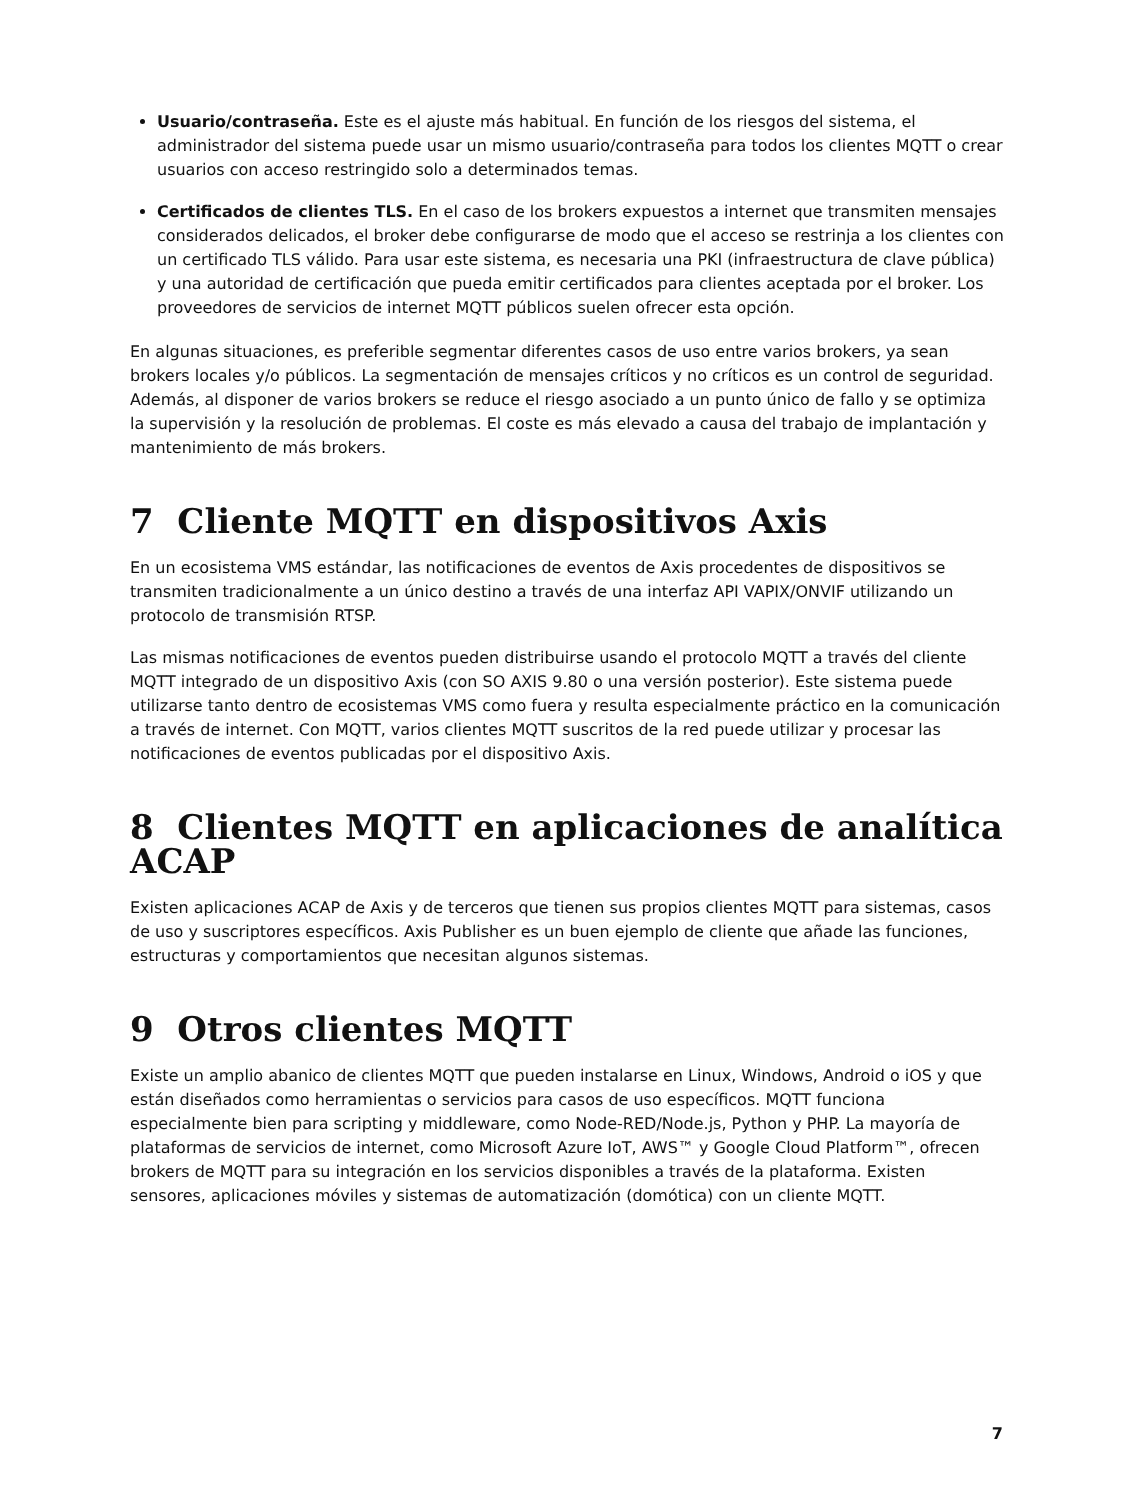Usuario/contraseña. Este es el ajuste más habitual. En función de los riesgos del sistema, el administrador del sistema puede usar un mismo usuario/contraseña para todos los clientes MQTT o crear usuarios con acceso restringido solo a determinados temas.
Certificados de clientes TLS. En el caso de los brokers expuestos a internet que transmiten mensajes considerados delicados, el broker debe configurarse de modo que el acceso se restrinja a los clientes con un certificado TLS válido. Para usar este sistema, es necesaria una PKI (infraestructura de clave pública) y una autoridad de certificación que pueda emitir certificados para clientes aceptada por el broker. Los proveedores de servicios de internet MQTT públicos suelen ofrecer esta opción.
En algunas situaciones, es preferible segmentar diferentes casos de uso entre varios brokers, ya sean brokers locales y/o públicos. La segmentación de mensajes críticos y no críticos es un control de seguridad. Además, al disponer de varios brokers se reduce el riesgo asociado a un punto único de fallo y se optimiza la supervisión y la resolución de problemas. El coste es más elevado a causa del trabajo de implantación y mantenimiento de más brokers.
7 Cliente MQTT en dispositivos Axis
En un ecosistema VMS estándar, las notificaciones de eventos de Axis procedentes de dispositivos se transmiten tradicionalmente a un único destino a través de una interfaz API VAPIX/ONVIF utilizando un protocolo de transmisión RTSP.
Las mismas notificaciones de eventos pueden distribuirse usando el protocolo MQTT a través del cliente MQTT integrado de un dispositivo Axis (con SO AXIS 9.80 o una versión posterior). Este sistema puede utilizarse tanto dentro de ecosistemas VMS como fuera y resulta especialmente práctico en la comunicación a través de internet. Con MQTT, varios clientes MQTT suscritos de la red puede utilizar y procesar las notificaciones de eventos publicadas por el dispositivo Axis.
8 Clientes MQTT en aplicaciones de analítica ACAP
Existen aplicaciones ACAP de Axis y de terceros que tienen sus propios clientes MQTT para sistemas, casos de uso y suscriptores específicos. Axis Publisher es un buen ejemplo de cliente que añade las funciones, estructuras y comportamientos que necesitan algunos sistemas.
9 Otros clientes MQTT
Existe un amplio abanico de clientes MQTT que pueden instalarse en Linux, Windows, Android o iOS y que están diseñados como herramientas o servicios para casos de uso específicos. MQTT funciona especialmente bien para scripting y middleware, como Node-RED/Node.js, Python y PHP. La mayoría de plataformas de servicios de internet, como Microsoft Azure IoT, AWS™ y Google Cloud Platform™, ofrecen brokers de MQTT para su integración en los servicios disponibles a través de la plataforma. Existen sensores, aplicaciones móviles y sistemas de automatización (domótica) con un cliente MQTT.
7